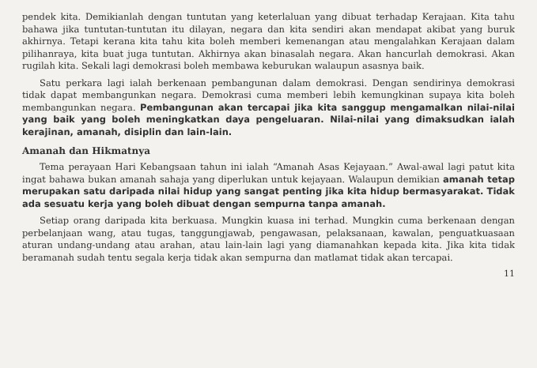pendek kita. Demikianlah dengan tuntutan yang keterlaluan yang dibuat terhadap Kerajaan. Kita tahu bahawa jika tuntutan-tuntutan itu dilayan, negara dan kita sendiri akan mendapat akibat yang buruk akhirnya. Tetapi kerana kita tahu kita boleh memberi kemenangan atau mengalahkan Kerajaan dalam pilihanraya, kita buat juga tuntutan. Akhirnya akan binasalah negara. Akan hancurlah demokrasi. Akan rugilah kita. Sekali lagi demokrasi boleh membawa keburukan walaupun asasnya baik.
Satu perkara lagi ialah berkenaan pembangunan dalam demokrasi. Dengan sendirinya demokrasi tidak dapat membangunkan negara. Demokrasi cuma memberi lebih kemungkinan supaya kita boleh membangunkan negara. Pembangunan akan tercapai jika kita sanggup mengamalkan nilai-nilai yang baik yang boleh meningkatkan daya pengeluaran. Nilai-nilai yang dimaksudkan ialah kerajinan, amanah, disiplin dan lain-lain.
Amanah dan Hikmatnya
Tema perayaan Hari Kebangsaan tahun ini ialah “Amanah Asas Kejayaan.” Awal-awal lagi patut kita ingat bahawa bukan amanah sahaja yang diperlukan untuk kejayaan. Walaupun demikian amanah tetap merupakan satu daripada nilai hidup yang sangat penting jika kita hidup bermasyarakat. Tidak ada sesuatu kerja yang boleh dibuat dengan sempurna tanpa amanah.
Setiap orang daripada kita berkuasa. Mungkin kuasa ini terhad. Mungkin cuma berkenaan dengan perbelanjaan wang, atau tugas, tanggungjawab, pengawasan, pelaksanaan, kawalan, penguatkuasaan aturan undang-undang atau arahan, atau lain-lain lagi yang diamanahkan kepada kita. Jika kita tidak beramanah sudah tentu segala kerja tidak akan sempurna dan matlamat tidak akan tercapai.
11